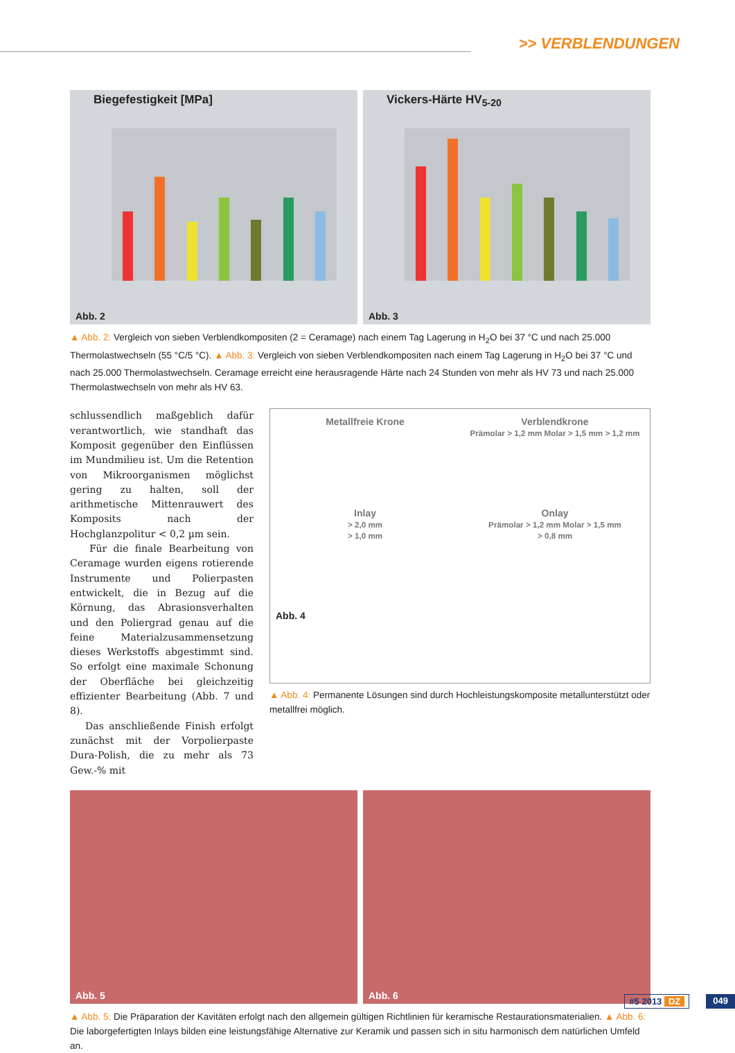>> VERBLENDUNGEN
Biegefestigkeit [MPa]
Abb. 2
Vickers-Härte HV<sub>5-20</sub>
Abb. 3
▲ Abb. 2: Vergleich von sieben Verblendkompositen (2 = Ceramage) nach einem Tag Lagerung in H<sub>2</sub>O bei 37 °C und nach 25.000 Thermolastwechseln (55 °C/5 °C). ▲ Abb. 3: Vergleich von sieben Verblendkompositen nach einem Tag Lagerung in H<sub>2</sub>O bei 37 °C und nach 25.000 Thermolastwechseln. Ceramage erreicht eine herausragende Härte nach 24 Stunden von mehr als HV 73 und nach 25.000 Thermolastwechseln von mehr als HV 63.
schlussendlich maßgeblich dafür verantwortlich, wie standhaft das Komposit gegenüber den Einflüssen im Mundmilieu ist. Um die Retention von Mikroorganismen möglichst gering zu halten, soll der arithmetische Mittenrauwert des Komposits nach der Hochglanzpolitur < 0,2 µm sein.
Für die finale Bearbeitung von Ceramage wurden eigens rotierende Instrumente und Polierpasten entwickelt, die in Bezug auf die Körnung, das Abrasionsverhalten und den Poliergrad genau auf die feine Materialzusammensetzung dieses Werkstoffs abgestimmt sind. So erfolgt eine maximale Schonung der Oberfläche bei gleichzeitig effizienter Bearbeitung (Abb. 7 und 8).
Das anschließende Finish erfolgt zunächst mit der Vorpolierpaste Dura-Polish, die zu mehr als 73 Gew.-% mit
Metallfreie Krone
Verblendkrone
Prämolar > 1,2 mm Molar > 1,5 mm > 1,2 mm
Inlay
> 2,0 mm
> 1,0 mm
Onlay
Prämolar > 1,2 mm Molar > 1,5 mm
> 0,8 mm
Abb. 4
▲ Abb. 4: Permanente Lösungen sind durch Hochleistungskomposite metallunterstützt oder metallfrei möglich.
Abb. 5
Abb. 6
▲ Abb. 5: Die Präparation der Kavitäten erfolgt nach den allgemein gültigen Richtlinien für keramische Restaurationsmaterialien. ▲ Abb. 6: Die laborgefertigten Inlays bilden eine leistungsfähige Alternative zur Keramik und passen sich in situ harmonisch dem natürlichen Umfeld an.
#5 2013 DZ 049